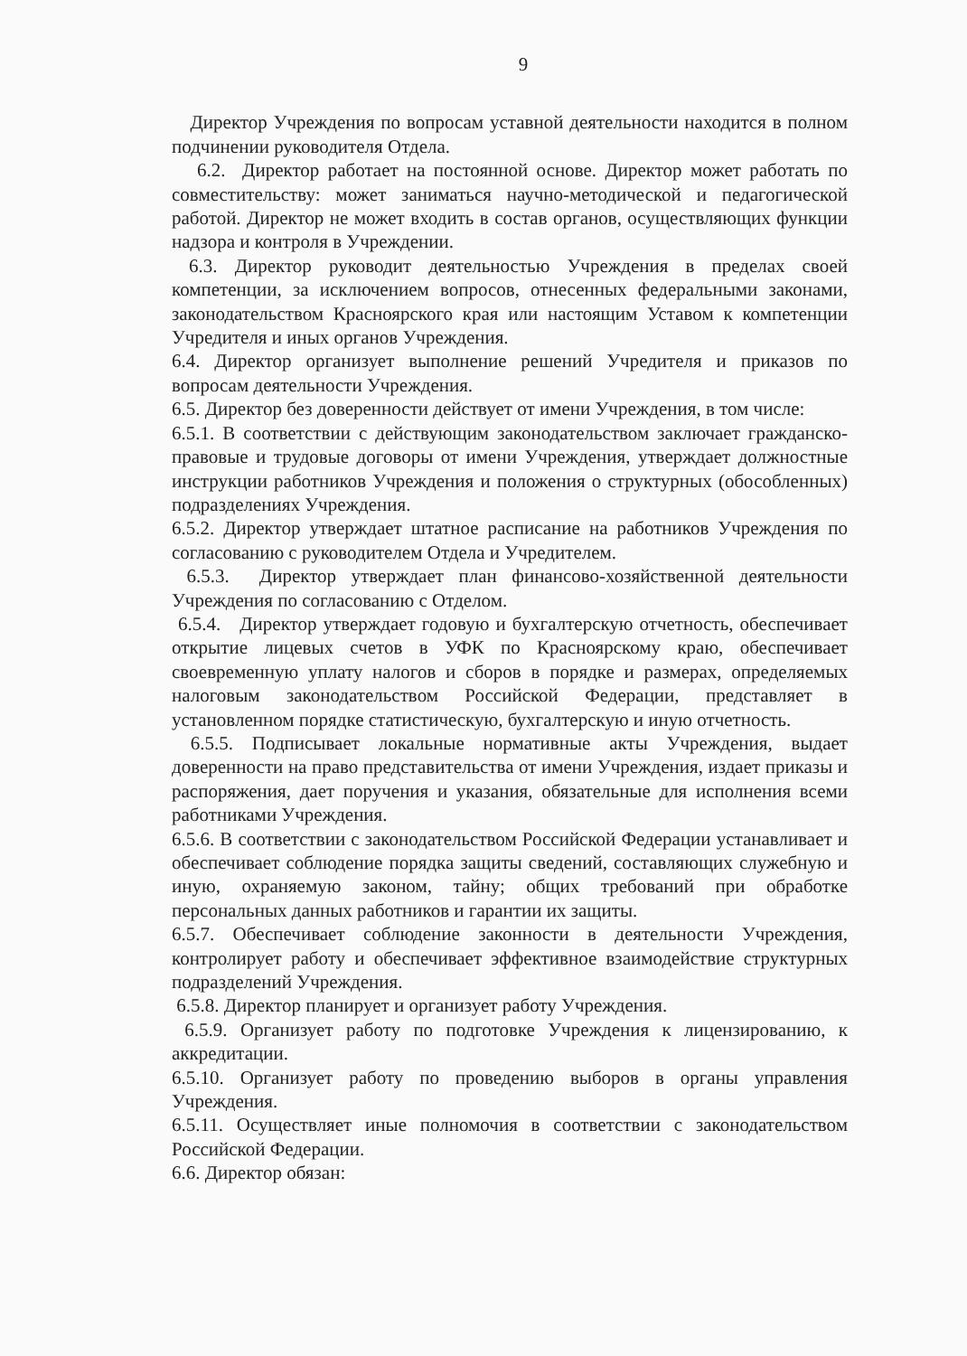9
Директор Учреждения по вопросам уставной деятельности находится в полном подчинении руководителя Отдела.
6.2. Директор работает на постоянной основе. Директор может работать по совместительству: может заниматься научно-методической и педагогической работой. Директор не может входить в состав органов, осуществляющих функции надзора и контроля в Учреждении.
6.3. Директор руководит деятельностью Учреждения в пределах своей компетенции, за исключением вопросов, отнесенных федеральными законами, законодательством Красноярского края или настоящим Уставом к компетенции Учредителя и иных органов Учреждения.
6.4. Директор организует выполнение решений Учредителя и приказов по вопросам деятельности Учреждения.
6.5. Директор без доверенности действует от имени Учреждения, в том числе:
6.5.1. В соответствии с действующим законодательством заключает гражданско-правовые и трудовые договоры от имени Учреждения, утверждает должностные инструкции работников Учреждения и положения о структурных (обособленных) подразделениях Учреждения.
6.5.2. Директор утверждает штатное расписание на работников Учреждения по согласованию с руководителем Отдела и Учредителем.
6.5.3. Директор утверждает план финансово-хозяйственной деятельности Учреждения по согласованию с Отделом.
6.5.4. Директор утверждает годовую и бухгалтерскую отчетность, обеспечивает открытие лицевых счетов в УФК по Красноярскому краю, обеспечивает своевременную уплату налогов и сборов в порядке и размерах, определяемых налоговым законодательством Российской Федерации, представляет в установленном порядке статистическую, бухгалтерскую и иную отчетность.
6.5.5. Подписывает локальные нормативные акты Учреждения, выдает доверенности на право представительства от имени Учреждения, издает приказы и распоряжения, дает поручения и указания, обязательные для исполнения всеми работниками Учреждения.
6.5.6. В соответствии с законодательством Российской Федерации устанавливает и обеспечивает соблюдение порядка защиты сведений, составляющих служебную и иную, охраняемую законом, тайну; общих требований при обработке персональных данных работников и гарантии их защиты.
6.5.7. Обеспечивает соблюдение законности в деятельности Учреждения, контролирует работу и обеспечивает эффективное взаимодействие структурных подразделений Учреждения.
6.5.8. Директор планирует и организует работу Учреждения.
6.5.9. Организует работу по подготовке Учреждения к лицензированию, к аккредитации.
6.5.10. Организует работу по проведению выборов в органы управления Учреждения.
6.5.11. Осуществляет иные полномочия в соответствии с законодательством Российской Федерации.
6.6. Директор обязан: